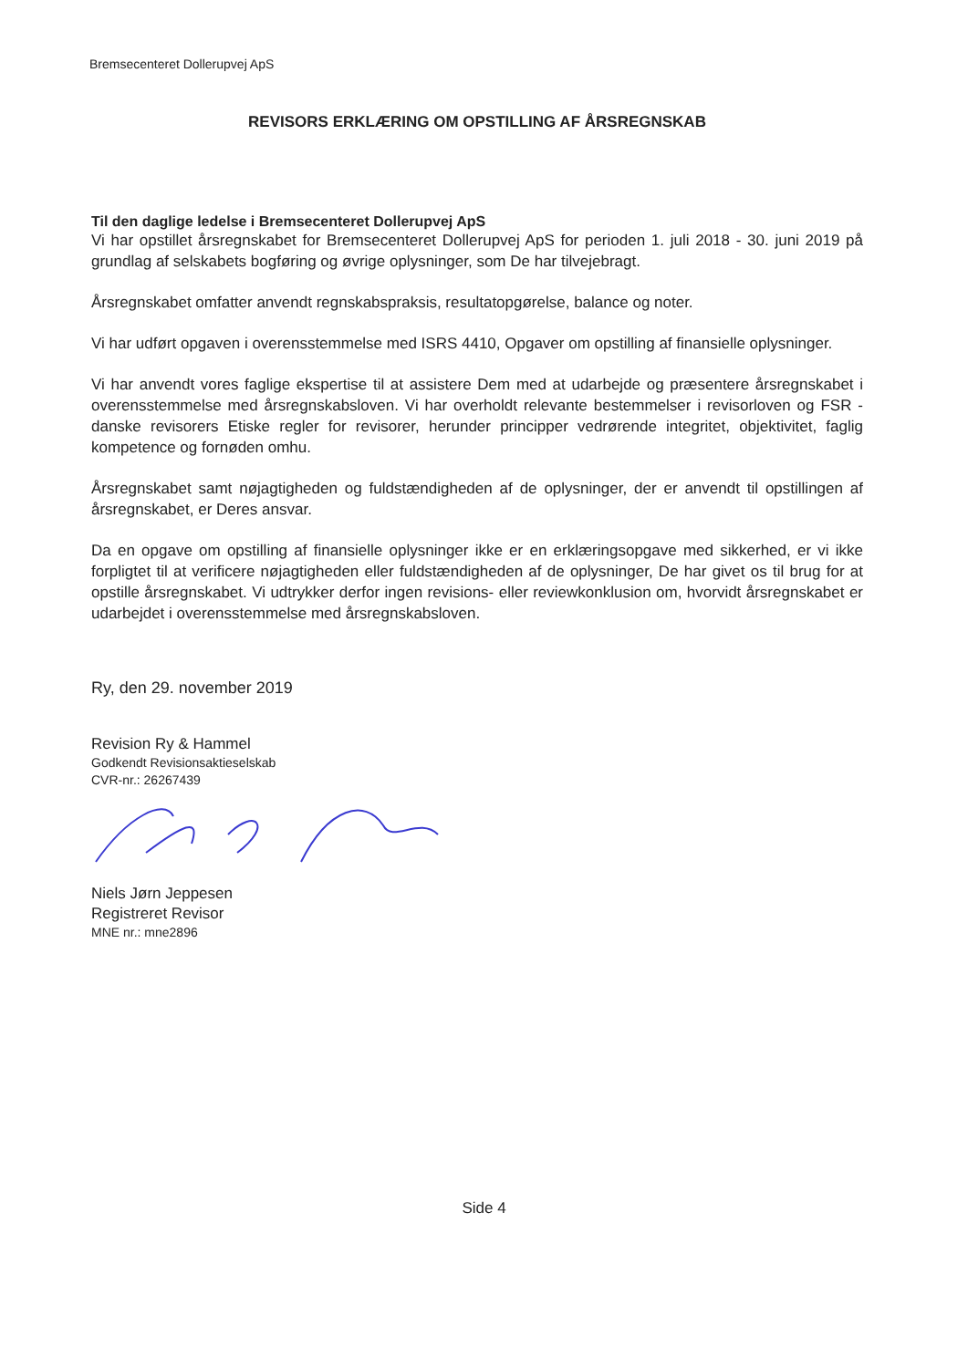Bremsecenteret Dollerupvej ApS
REVISORS ERKLÆRING OM OPSTILLING AF ÅRSREGNSKAB
Til den daglige ledelse i Bremsecenteret Dollerupvej ApS
Vi har opstillet årsregnskabet for Bremsecenteret Dollerupvej ApS for perioden 1. juli 2018 - 30. juni 2019 på grundlag af selskabets bogføring og øvrige oplysninger, som De har tilvejebragt.
Årsregnskabet omfatter anvendt regnskabspraksis, resultatopgørelse, balance og noter.
Vi har udført opgaven i overensstemmelse med ISRS 4410, Opgaver om opstilling af finansielle oplysninger.
Vi har anvendt vores faglige ekspertise til at assistere Dem med at udarbejde og præsentere årsregnskabet i overensstemmelse med årsregnskabsloven. Vi har overholdt relevante bestemmelser i revisorloven og FSR - danske revisorers Etiske regler for revisorer, herunder principper vedrørende integritet, objektivitet, faglig kompetence og fornøden omhu.
Årsregnskabet samt nøjagtigheden og fuldstændigheden af de oplysninger, der er anvendt til opstillingen af årsregnskabet, er Deres ansvar.
Da en opgave om opstilling af finansielle oplysninger ikke er en erklæringsopgave med sikkerhed, er vi ikke forpligtet til at verificere nøjagtigheden eller fuldstændigheden af de oplysninger, De har givet os til brug for at opstille årsregnskabet. Vi udtrykker derfor ingen revisions- eller reviewkonklusion om, hvorvidt årsregnskabet er udarbejdet i overensstemmelse med årsregnskabsloven.
Ry, den 29. november 2019
Revision Ry & Hammel
Godkendt Revisionsaktieselskab
CVR-nr.: 26267439
Niels Jørn Jeppesen
Registreret Revisor
MNE nr.: mne2896
Side 4